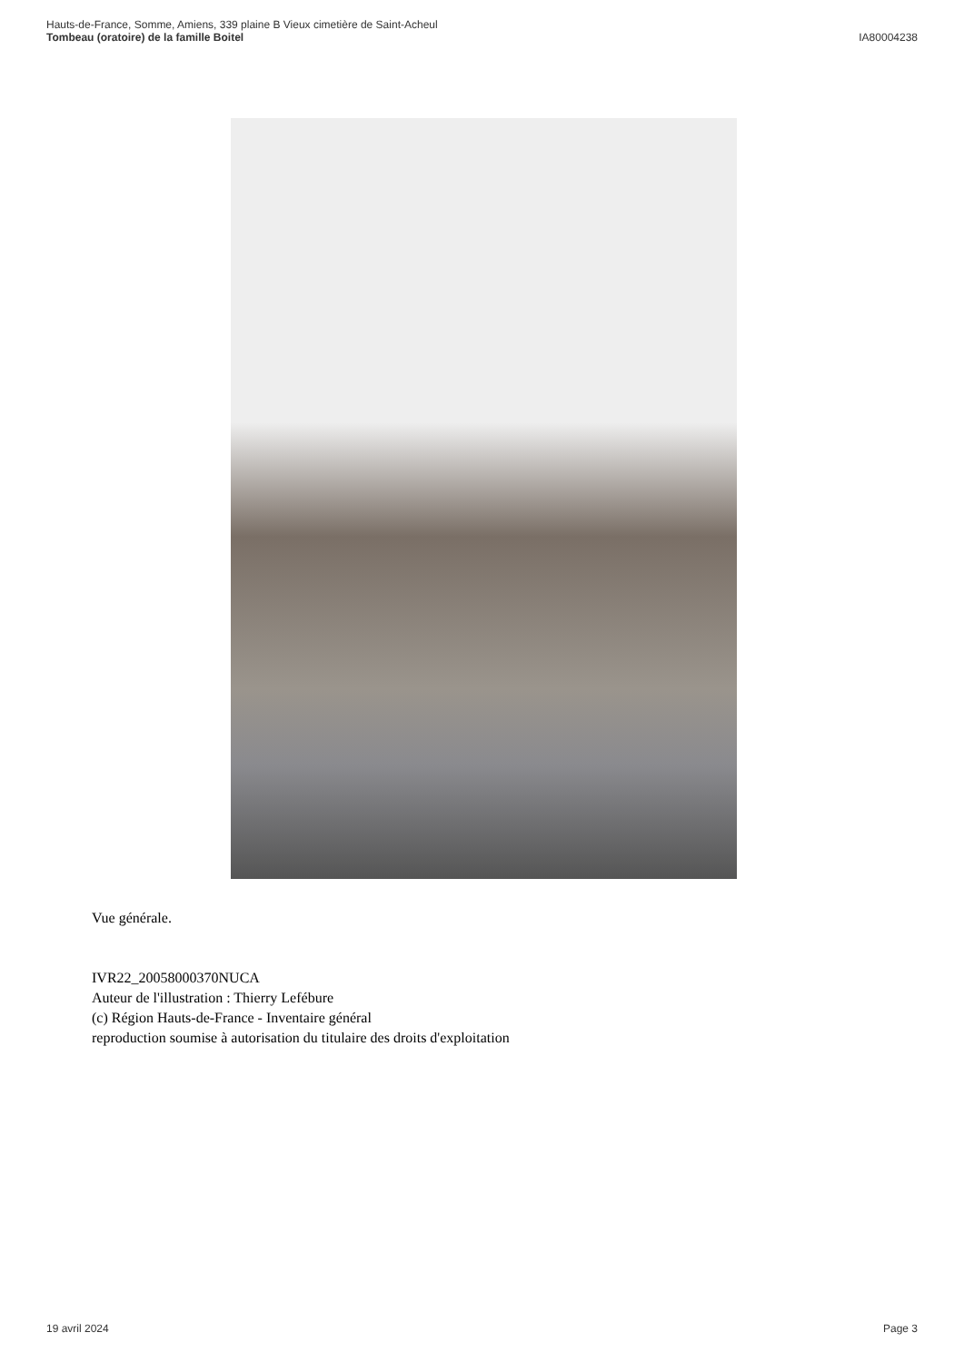Hauts-de-France, Somme, Amiens, 339 plaine B Vieux cimetière de Saint-Acheul
Tombeau (oratoire) de la famille Boitel
IA80004238
Vue générale.
IVR22_20058000370NUCA
Auteur de l'illustration : Thierry Lefébure
(c) Région Hauts-de-France - Inventaire général
reproduction soumise à autorisation du titulaire des droits d'exploitation
19 avril 2024 Page 3